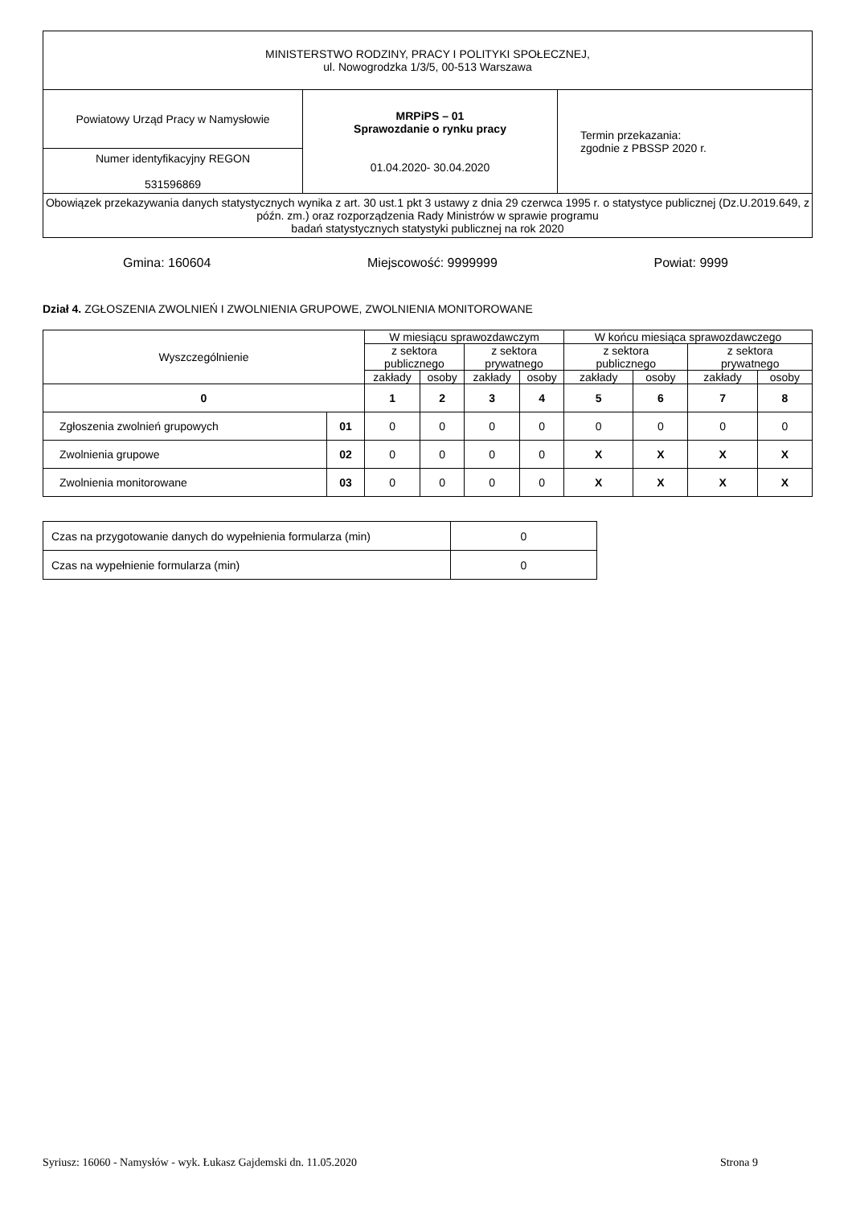| MINISTERSTWO RODZINY, PRACY I POLITYKI SPOŁECZNEJ, ul. Nowogrodzka 1/3/5, 00-513 Warszawa | | |
| Powiatowy Urząd Pracy w Namysłowie | MRPiPS – 01 Sprawozdanie o rynku pracy 01.04.2020- 30.04.2020 | Termin przekazania: zgodnie z PBSSP 2020 r. |
| Numer identyfikacyjny REGON 531596869 | | |
| Obowiązek przekazywania danych statystycznych wynika z art. 30 ust.1 pkt 3 ustawy z dnia 29 czerwca 1995 r. o statystyce publicznej (Dz.U.2019.649, z późn. zm.) oraz rozporządzenia Rady Ministrów w sprawie programu badań statystycznych statystyki publicznej na rok 2020 | | |
Gmina: 160604 Miejscowość: 9999999 Powiat: 9999
Dział 4. ZGŁOSZENIA ZWOLNIEŃ I ZWOLNIENIA GRUPOWE, ZWOLNIENIA MONITOROWANE
| Wyszczególnienie | | W miesiącu sprawozdawczym | | | | W końcu miesiąca sprawozdawczego | | | |
| --- | --- | --- | --- | --- | --- | --- | --- | --- | --- |
| | | z sektora publicznego | | z sektora prywatnego | | z sektora publicznego | | z sektora prywatnego | |
| | | zakłady | osoby | zakłady | osoby | zakłady | osoby | zakłady | osoby |
| 0 | | 1 | 2 | 3 | 4 | 5 | 6 | 7 | 8 |
| Zgłoszenia zwolnień grupowych | 01 | 0 | 0 | 0 | 0 | 0 | 0 | 0 | 0 |
| Zwolnienia grupowe | 02 | 0 | 0 | 0 | 0 | X | X | X | X |
| Zwolnienia monitorowane | 03 | 0 | 0 | 0 | 0 | X | X | X | X |
| Czas na przygotowanie danych do wypełnienia formularza (min) | 0 |
| Czas na wypełnienie formularza (min) | 0 |
Syriusz: 16060 - Namysłów - wyk. Łukasz Gajdemski dn. 11.05.2020 Strona 9